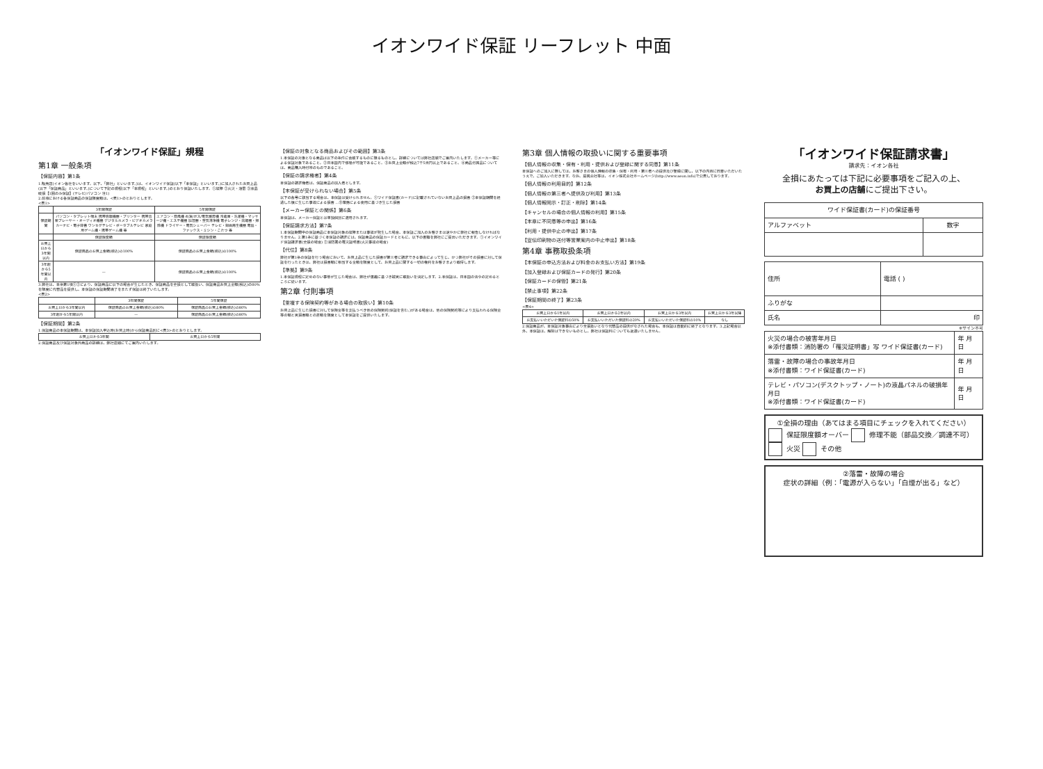イオンワイド保証 リーフレット 中面
「イオンワイド保証」規程
第1章 一般条項
【保証内容】第1条
1.販売店(イオン各社をいいます。以下、「弊社」といいます。)は、イオンワイド保証(以下「本保証」といいます。)に加入されたお買上品(以下「保証商品」といいます。)について下記の規程(以下「本規程」といいます。)のとおり保証いたします。①故障 ②火災・落雷 ③液晶破損【1回のみ保証】(テレビ/パソコン 注1)
2.前項における各保証商品の保証限度額は、<表1>のとおりとします。
<表1>
| | 3年間保証 | 5年間保証 |
| --- | --- | --- |
| 保証期間 | パソコン・タブレット端末 携帯情報機器・プリンター 携帯音楽プレーヤー・オーディオ機器 デジタルカメラ・ビデオカメラ カーナビ・電子辞書 ワンセグテレビ・ポータブルテレビ 家庭用ゲーム機・携帯ゲーム機 等 | エアコン・扇風機 石油/ガス/電気暖房機 冷蔵庫・洗濯機・マッサージ機・エステ機器 加湿器・空気清浄機 電子レンジ・炊飯器・掃除機 ドライヤー・電気シェーバー テレビ・録画再生機器 電話・ファックス・ミシン・こたつ 等 |
| | 保証限度額 | 保証限度額 |
| お買上日から3年間以内 | 保証商品のお買上金額(税込)の100% | 保証商品のお買上金額(税込)の100% |
| 3年超から5年間以内 | — | 保証商品のお買上金額(税込)の100% |
3.弊社は、本条第1項①②により、保証商品に以下の場合が生じたとき、保証商品を全損として取扱い、保証商品お買上金額(税込)の80%を限度に代替品を提供し、本保証の保証期間満了をまたず保証は終了いたします。
<表2>
| | 3年間保証 | 5年間保証 |
| --- | --- | --- |
| お買上日から3年間以内 | 保証商品のお買上金額(税込)の80% | 保証商品のお買上金額(税込)の80% |
| 3年超から5年間以内 | — | 保証商品のお買上金額(税込)の80% |
【保証期間】第2条
1.保証商品の本保証期間は、本保証加入申込時(お買上時)から保証商品別に<表3>のとおりとします。
| お買上日から3年間 | お買上日から5年間 |
2.保証商品及び保証対象外商品の詳細は、弊社店頭にてご案内いたします。
【保証の対象となる商品およびその範囲】第3条
1.本保証の対象となる商品は以下の条件に合致するものに限るものとし、詳細については弊社店頭でご案内いたします。①メーカー等による保証対象であること。②日本国内で修理が可能であること。③お買上金額が税込7千5百円以上であること。④商品付属品については、商品購入時付帯のものであること。
【保証の請求権者】第4条
本保証の請求権者は、保証商品の加入者とします。
【本保証が受けられない場合】第5条
以下の各号に該当する場合は、本保証は受けられません。①ワイド保証書(カード)に記載されていないお買上品の損害 ②本保証期間を経過した後に生じた事故による損害 …㉑業務による使用に基づき生じた損害
【メーカー保証との関係】第6条
本保証は、メーカー保証とは単独個別に適用されます。
【保証請求方法】第7条
1.本保証期間中の保証商品に本保証対象の故障または事故が発生した場合、本保証ご加入のお客さまは速やかに弊社に報告しなければなりません。2.第1条に基づく本保証の請求には、保証商品の保証カードとともに、以下の書類を弊社にご提出いただきます。①イオンワイド保証請求書(全損の場合) ②消防署の罹災証明書(火災事故の場合)
【代位】第8条
弊社が第1条の保証を行う場合において、お買上品に生じた損害が第三者に請求できる事由によって生じ、かつ弊社がその損害に対して保証を行ったときは、弊社は損害額に相当する金額を限度として、お買上品に関する一切の権利をお客さまより取得します。
【準拠】第9条
1.本保証規程に定めのない事態が生じた場合は、弊社が信義に基づき誠実に取扱いを決定します。2.本保証は、日本国の法令の定めるところに従います。
第2章 付則事項
【重複する保険契約等がある場合の取扱い】第10条
お買上品に生じた損害に対して保険金等を支払うべき他の保険契約(保証を含む。)がある場合は、他の保険契約等により支払われる保険金等の額と実損害額との差額を限度として本保証をご提供いたします。
第3章 個人情報の取扱いに関する重要事項
【個人情報の収集・保有・利用・提供および登録に関する同意】第11条
本保証へのご加入に際しては、お客さまの個人情報の収集・保有・利用・第三者への提供及び登録に関し、以下の内容に同意いただいたうえで、ご加入いただきます。なお、提携会社等は、イオン株式会社ホームページ(http://www.aeon.info)で公表しております。
【個人情報の利用目的】第12条
【個人情報の第三者へ提供及び利用】第13条
【個人情報開示・訂正・削除】第14条
【キャンセルの場合の個人情報の利用】第15条
【本章に不同意等の申出】第16条
【利用・提供中止の申出】第17条
【宣伝印刷物の送付等営業案内の中止申出】第18条
第4章 事務取扱条項
【本保証の申込方法および料金のお支払い方法】第19条
【加入登録および保証カードの発行】第20条
【保証カードの保管】第21条
【禁止事項】第22条
【保証期間の終了】第23条
<表4>
| お買上日から1年以内 | お買上日から2年以内 | お買上日から3年以内 | お買上日から3年以降 |
| お支払いいただいた保証料の50% | お支払いいただいた保証料の20% | お支払いいただいた保証料の10% | なし |
2.保証商品が、本保証対象事由により全損扱いとなり代替品の提供がなされた場合も、本保証は自動的に終了となります。3.上記場合以外、本保証は、解除はできないものとし、弊社は保証料についても返還いたしません。
「イオンワイド保証請求書」
請求先：イオン各社
全損にあたっては下記に必要事項をご記入の上、
お買上の店舗にご提出下さい。
| ワイド保証書(カード)の保証番号 | |
| アルファベット | 数字 |
| 住所 | 電話 ( ) |
| ふりがな | |
| 氏名 | 印 |
※サイン不可
| 火災の場合の被害年月日 ※添付書類：消防署の「罹災証明書」写 ワイド保証書(カード) | 年 月 日 |
| 落雷・故障の場合の事故年月日 ※添付書類：ワイド保証書(カード) | 年 月 日 |
| テレビ・パソコン(デスクトップ・ノート)の液晶パネルの破損年月日 ※添付書類：ワイド保証書(カード) | 年 月 日 |
①全損の理由（あてはまる項目にチェックを入れてください）
保証限度額オーバー 修理不能（部品交換／調達不可）
火災 その他
②落雷・故障の場合
症状の詳細（例：「電源が入らない」「白煙が出る」など）